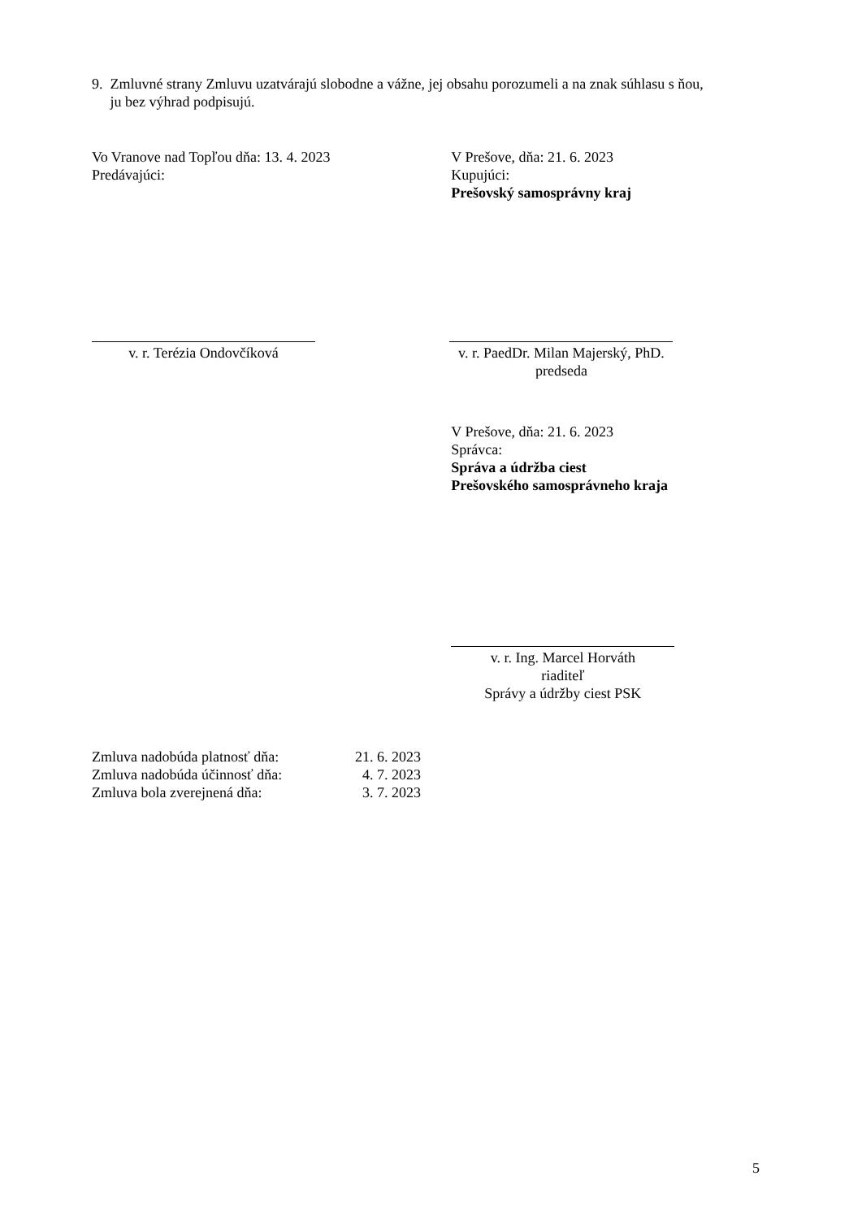9. Zmluvné strany Zmluvu uzatvárajú slobodne a vážne, jej obsahu porozumeli a na znak súhlasu s ňou,
ju bez výhrad podpisujú.
Vo Vranove nad Topľou dňa: 13. 4. 2023
Predávajúci:
V Prešove, dňa: 21. 6. 2023
Kupujúci:
Prešovský samosprávny kraj
v. r. Terézia Ondovčíková v. r. PaedDr. Milan Majerský, PhD.
predseda
V Prešove, dňa: 21. 6. 2023
Správca:
Správa a údržba ciest
Prešovského samosprávneho kraja
v. r. Ing. Marcel Horváth
riaditeľ
Správy a údržby ciest PSK
| Zmluva nadobúda platnosť dňa: | 21. 6. 2023 |
| Zmluva nadobúda účinnosť dňa: | 4. 7. 2023 |
| Zmluva bola zverejnená dňa: | 3. 7. 2023 |
5